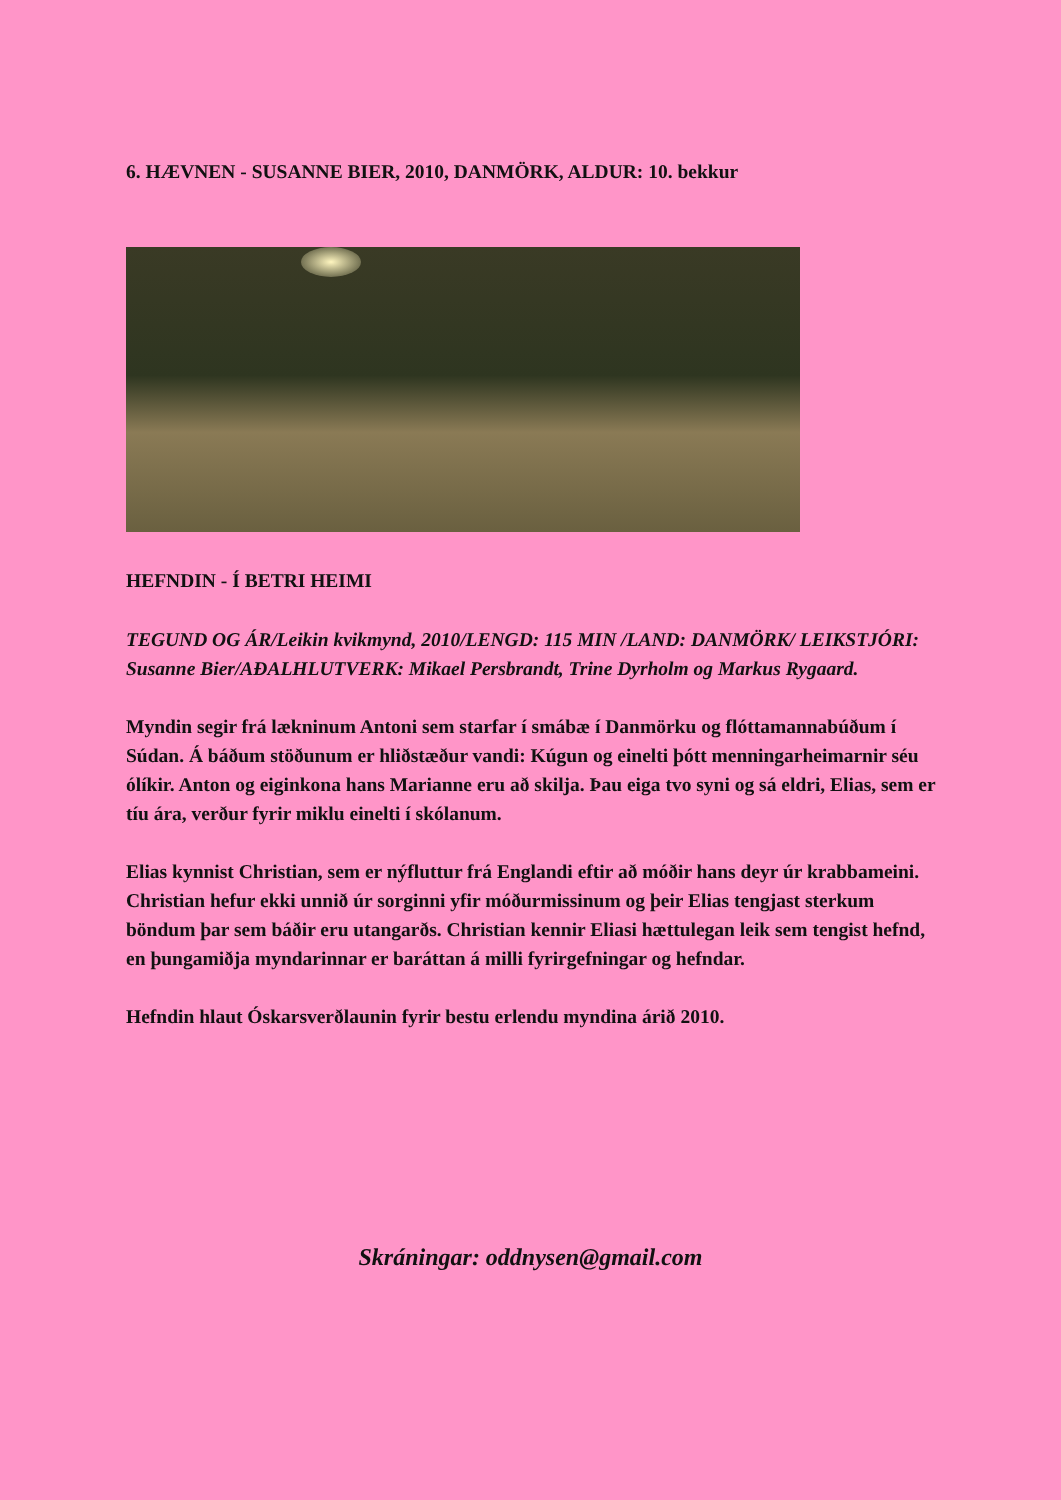6. HÆVNEN - SUSANNE BIER, 2010, DANMÖRK, ALDUR: 10. bekkur
HEFNDIN - Í BETRI HEIMI
TEGUND OG ÁR/Leikin kvikmynd, 2010/LENGD: 115 MIN /LAND: DANMÖRK/ LEIKSTJÓRI: Susanne Bier/AÐALHLUTVERK: Mikael Persbrandt, Trine Dyrholm og Markus Rygaard.
Myndin segir frá lækninum Antoni sem starfar í smábæ í Danmörku og flóttamannabúðum í Súdan. Á báðum stöðunum er hliðstæður vandi: Kúgun og einelti þótt menningarheimarnir séu ólíkir. Anton og eiginkona hans Marianne eru að skilja. Þau eiga tvo syni og sá eldri, Elias, sem er tíu ára, verður fyrir miklu einelti í skólanum.
Elias kynnist Christian, sem er nýfluttur frá Englandi eftir að móðir hans deyr úr krabbameini. Christian hefur ekki unnið úr sorginni yfir móðurmissinum og þeir Elias tengjast sterkum böndum þar sem báðir eru utangarðs. Christian kennir Eliasi hættulegan leik sem tengist hefnd, en þungamiðja myndarinnar er baráttan á milli fyrirgefningar og hefndar.
Hefndin hlaut Óskarsverðlaunin fyrir bestu erlendu myndina árið 2010.
Skráningar: oddnysen@gmail.com